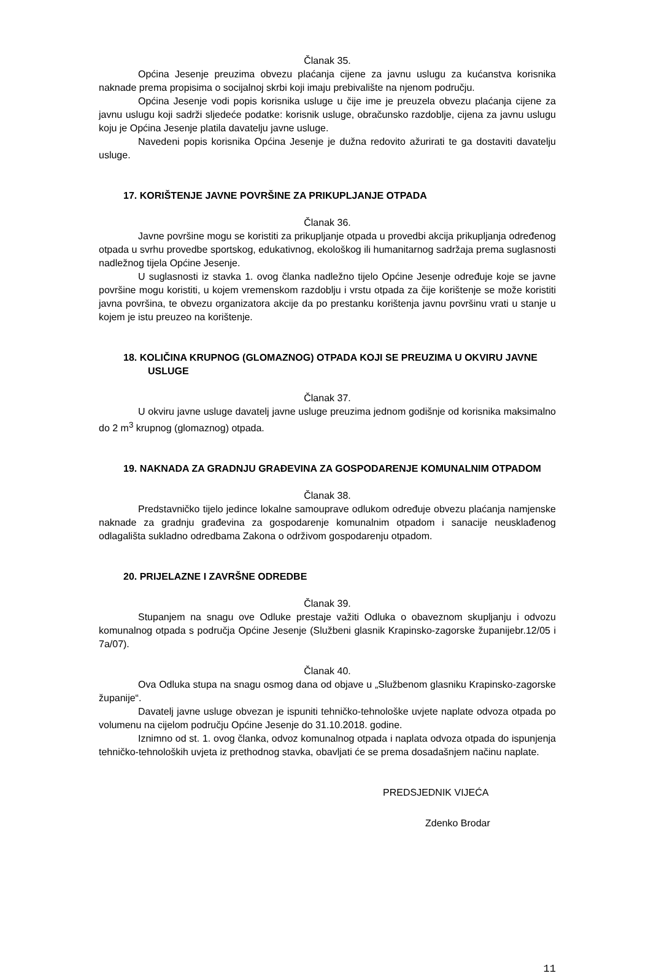Članak 35.
Općina Jesenje preuzima obvezu plaćanja cijene za javnu uslugu za kućanstva korisnika naknade prema propisima o socijalnoj skrbi koji imaju prebivalište na njenom području.
Općina Jesenje vodi popis korisnika usluge u čije ime je preuzela obvezu plaćanja cijene za javnu uslugu koji sadrži sljedeće podatke: korisnik usluge, obračunsko razdoblje, cijena za javnu uslugu koju je Općina Jesenje platila davatelju javne usluge.
Navedeni popis korisnika Općina Jesenje je dužna redovito ažurirati te ga dostaviti davatelju usluge.
17. KORIŠTENJE JAVNE POVRŠINE ZA PRIKUPLJANJE OTPADA
Članak 36.
Javne površine mogu se koristiti za prikupljanje otpada u provedbi akcija prikupljanja određenog otpada u svrhu provedbe sportskog, edukativnog, ekološkog ili humanitarnog sadržaja prema suglasnosti nadležnog tijela Općine Jesenje.
U suglasnosti iz stavka 1. ovog članka nadležno tijelo Općine Jesenje određuje koje se javne površine mogu koristiti, u kojem vremenskom razdoblju i vrstu otpada za čije korištenje se može koristiti javna površina, te obvezu organizatora akcije da po prestanku korištenja javnu površinu vrati u stanje u kojem je istu preuzeo na korištenje.
18. KOLIČINA KRUPNOG (GLOMAZNOG) OTPADA KOJI SE PREUZIMA U OKVIRU JAVNE USLUGE
Članak 37.
U okviru javne usluge davatelj javne usluge preuzima jednom godišnje od korisnika maksimalno do 2 m<sup>3</sup> krupnog (glomaznog) otpada.
19. NAKNADA ZA GRADNJU GRAĐEVINA ZA GOSPODARENJE KOMUNALNIM OTPADOM
Članak 38.
Predstavničko tijelo jedince lokalne samouprave odlukom određuje obvezu plaćanja namjenske naknade za gradnju građevina za gospodarenje komunalnim otpadom i sanacije neusklađenog odlagališta sukladno odredbama Zakona o održivom gospodarenju otpadom.
20. PRIJELAZNE I ZAVRŠNE ODREDBE
Članak 39.
Stupanjem na snagu ove Odluke prestaje važiti Odluka o obaveznom skupljanju i odvozu komunalnog otpada s područja Općine Jesenje (Službeni glasnik Krapinsko-zagorske županijebr.12/05 i 7a/07).
Članak 40.
Ova Odluka stupa na snagu osmog dana od objave u „Službenom glasniku Krapinsko-zagorske županije“.
Davatelj javne usluge obvezan je ispuniti tehničko-tehnološke uvjete naplate odvoza otpada po volumenu na cijelom području Općine Jesenje do 31.10.2018. godine.
Iznimno od st. 1. ovog članka, odvoz komunalnog otpada i naplata odvoza otpada do ispunjenja tehničko-tehnoloških uvjeta iz prethodnog stavka, obavljati će se prema dosadašnjem načinu naplate.
PREDSJEDNIK VIJEĆA
Zdenko Brodar
11